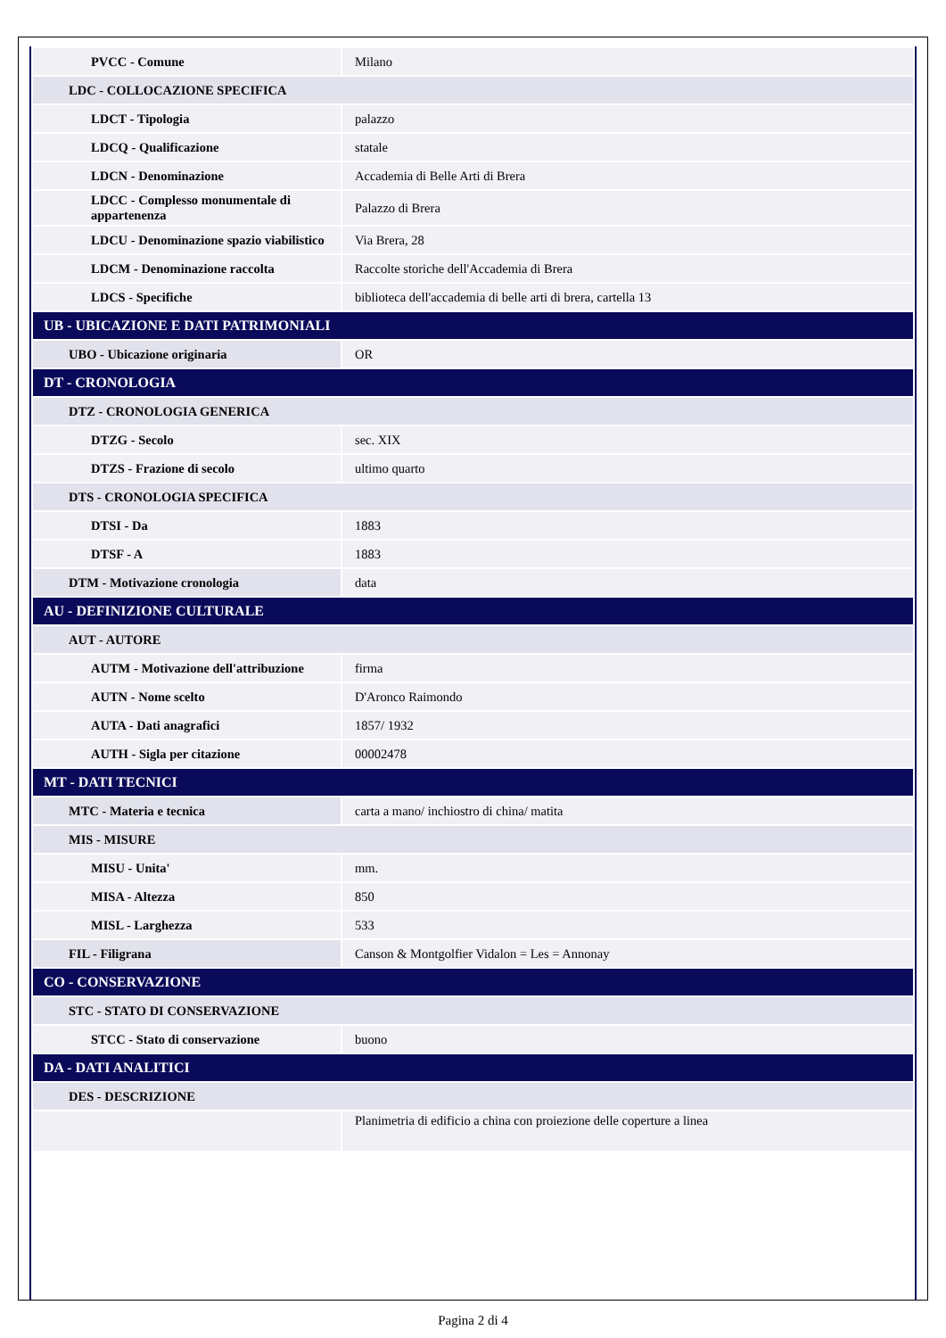| PVCC - Comune | Milano |
| LDC - COLLOCAZIONE SPECIFICA | |
| LDCT - Tipologia | palazzo |
| LDCQ - Qualificazione | statale |
| LDCN - Denominazione | Accademia di Belle Arti di Brera |
| LDCC - Complesso monumentale di appartenenza | Palazzo di Brera |
| LDCU - Denominazione spazio viabilistico | Via Brera, 28 |
| LDCM - Denominazione raccolta | Raccolte storiche dell'Accademia di Brera |
| LDCS - Specifiche | biblioteca dell'accademia di belle arti di brera, cartella 13 |
| UB - UBICAZIONE E DATI PATRIMONIALI | |
| UBO - Ubicazione originaria | OR |
| DT - CRONOLOGIA | |
| DTZ - CRONOLOGIA GENERICA | |
| DTZG - Secolo | sec. XIX |
| DTZS - Frazione di secolo | ultimo quarto |
| DTS - CRONOLOGIA SPECIFICA | |
| DTSI - Da | 1883 |
| DTSF - A | 1883 |
| DTM - Motivazione cronologia | data |
| AU - DEFINIZIONE CULTURALE | |
| AUT - AUTORE | |
| AUTM - Motivazione dell'attribuzione | firma |
| AUTN - Nome scelto | D'Aronco Raimondo |
| AUTA - Dati anagrafici | 1857/ 1932 |
| AUTH - Sigla per citazione | 00002478 |
| MT - DATI TECNICI | |
| MTC - Materia e tecnica | carta a mano/ inchiostro di china/ matita |
| MIS - MISURE | |
| MISU - Unita' | mm. |
| MISA - Altezza | 850 |
| MISL - Larghezza | 533 |
| FIL - Filigrana | Canson & Montgolfier Vidalon = Les = Annonay |
| CO - CONSERVAZIONE | |
| STC - STATO DI CONSERVAZIONE | |
| STCC - Stato di conservazione | buono |
| DA - DATI ANALITICI | |
| DES - DESCRIZIONE | |
| | Planimetria di edificio a china con proiezione delle coperture a linea |
Pagina 2 di 4